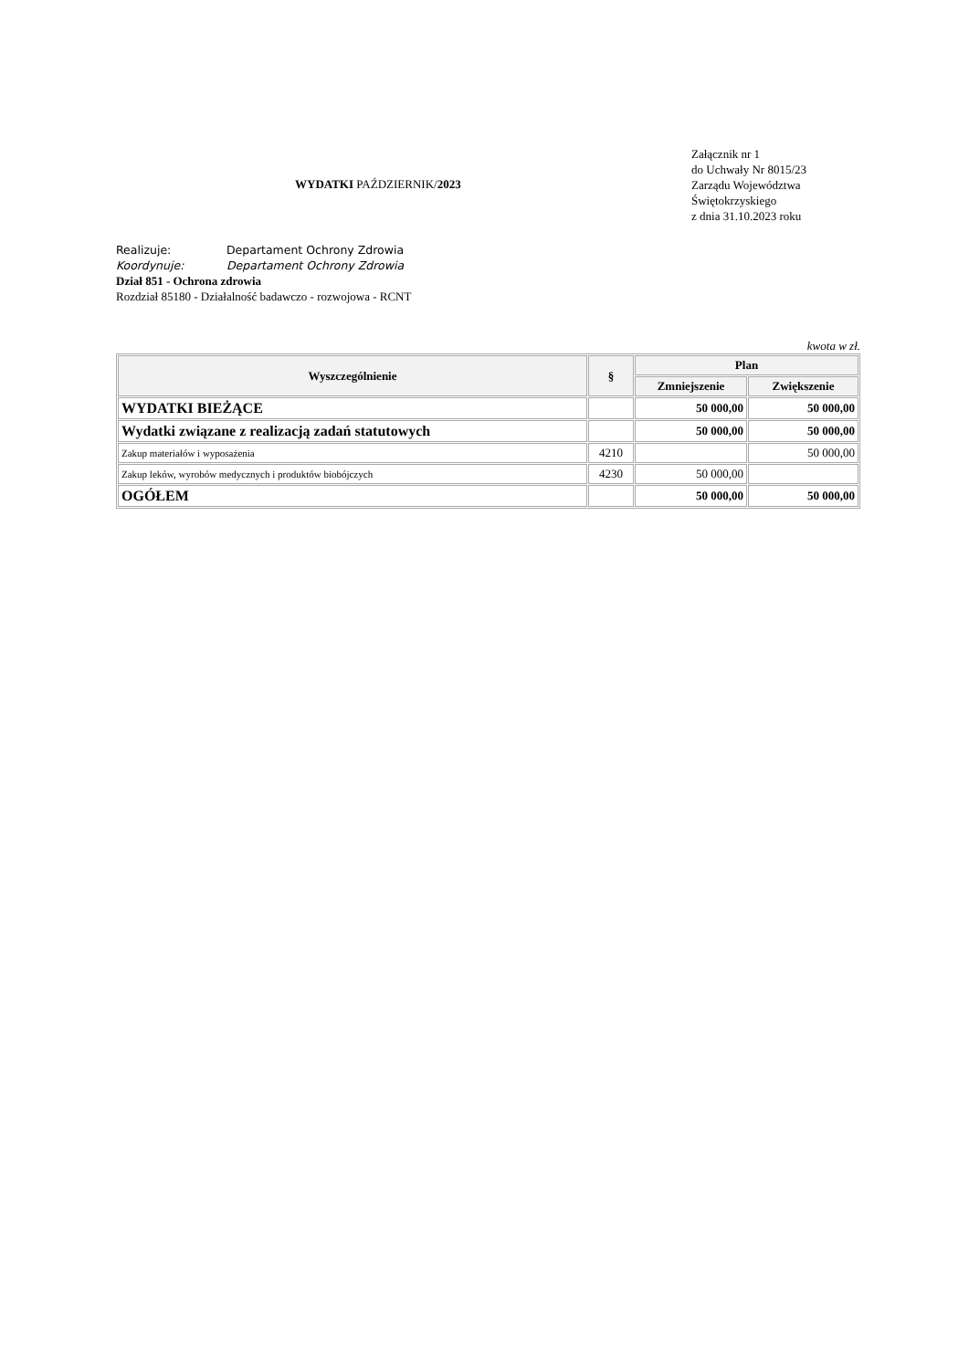WYDATKI PAŹDZIERNIK/2023
Załącznik nr 1
do Uchwały Nr 8015/23
Zarządu Województwa
Świętokrzyskiego
z dnia 31.10.2023 roku
Realizuje: Departament Ochrony Zdrowia
Koordynuje: Departament Ochrony Zdrowia
Dział 851 - Ochrona zdrowia
Rozdział 85180 - Działalność badawczo - rozwojowa - RCNT
kwota w zł.
| Wyszczególnienie | § | Plan | |
| --- | --- | --- | --- |
| | | Zmniejszenie | Zwiększenie |
| WYDATKI BIEŻĄCE | | 50 000,00 | 50 000,00 |
| Wydatki związane z realizacją zadań statutowych | | 50 000,00 | 50 000,00 |
| Zakup materiałów i wyposażenia | 4210 | | 50 000,00 |
| Zakup leków, wyrobów medycznych i produktów biobójczych | 4230 | 50 000,00 | |
| OGÓŁEM | | 50 000,00 | 50 000,00 |